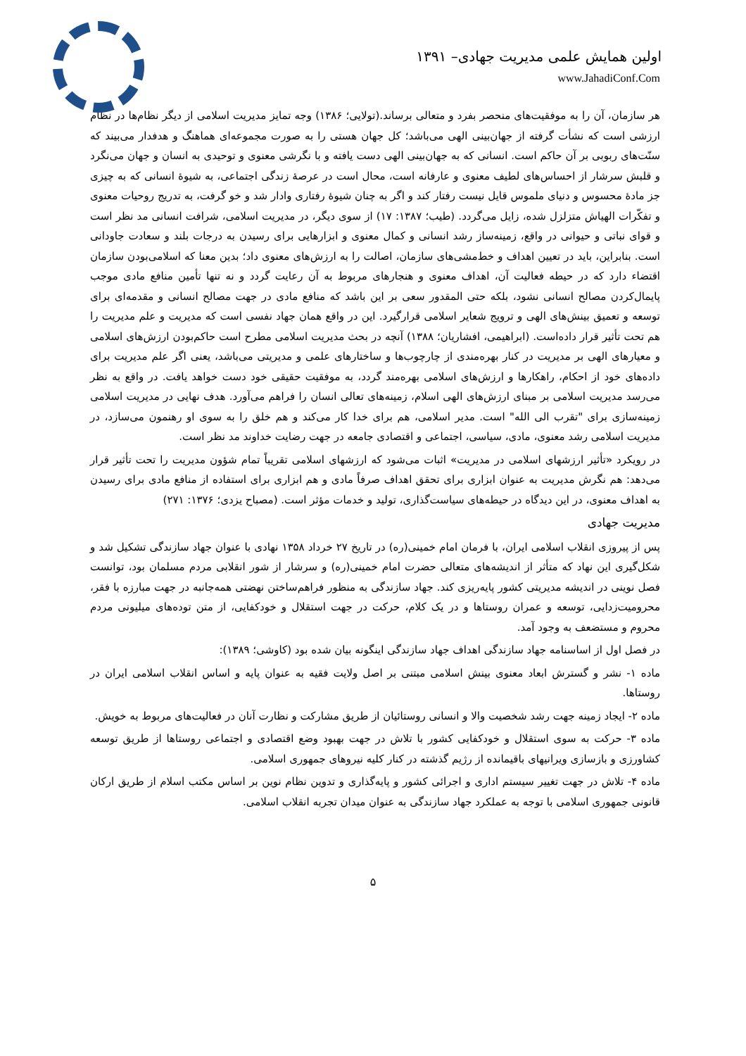اولین همایش علمی مدیریت جهادی– ۱۳۹۱
www.JahadiConf.Com
هر سازمان، آن را به موفقیت‌های منحصر بفرد و متعالی برساند.(تولایی؛ ۱۳۸۶) وجه تمایز مدیریت اسلامی از دیگر نظام‌ها در نظام ارزشی است که نشأت گرفته از جهان‌بینی الهی می‌باشد؛ کل جهان هستی را به صورت مجموعه‌ای هماهنگ و هدفدار می‌بیند که سنّت‌های ربوبی بر آن حاکم است. انسانی که به جهان‌بینی الهی دست یافته و با نگرشی معنوی و توحیدی به انسان و جهان می‌نگرد و قلبش سرشار از احساس‌های لطیف معنوی و عارفانه است، محال است در عرصهٔ زندگی اجتماعی، به شیوهٔ انسانی که به چیزی جز مادهٔ محسوس و دنیای ملموس قایل نیست رفتار کند و اگر به چنان شیوهٔ رفتاری وادار شد و خو گرفت، به تدریج روحیات معنوی و تفکّرات الهیاش متزلزل شده، زایل می‌گردد. (طیب؛ ۱۳۸۷: ۱۷) از سوی دیگر، در مدیریت اسلامی، شرافت انسانی مد نظر است و قوای نباتی و حیوانی در واقع، زمینه‌ساز رشد انسانی و کمال معنوی و ابزارهایی برای رسیدن به درجات بلند و سعادت جاودانی است. بنابراین، باید در تعیین اهداف و خط‌مشی‌های سازمان، اصالت را به ارزش‌های معنوی داد؛ بدین معنا که اسلامی‌بودن سازمان اقتضاء دارد که در حیطه فعالیت آن، اهداف معنوی و هنجارهای مربوط به آن رعایت گردد و نه تنها تأمین منافع مادی موجب پایمال‌کردن مصالح انسانی نشود، بلکه حتی المقدور سعی بر این باشد که منافع مادی در جهت مصالح انسانی و مقدمه‌ای برای توسعه و تعمیق بینش‌های الهی و ترویج شعایر اسلامی قرارگیرد. این در واقع همان جهاد نفسی است که مدیریت و علم مدیریت را هم تحت تأثیر قرار داده‌است. (ابراهیمی، افشاریان؛ ۱۳۸۸) آنچه در بحث مدیریت اسلامی مطرح است حاکم‌بودن ارزش‌های اسلامی و معیارهای الهی بر مدیریت در کنار بهره‌مندی از چارچوب‌ها و ساختارهای علمی و مدیریتی می‌باشد، یعنی اگر علم مدیریت برای داده‌های خود از احکام، راهکارها و ارزش‌های اسلامی بهره‌مند گردد، به موفقیت حقیقی خود دست خواهد یافت. در واقع به نظر می‌رسد مدیریت اسلامی بر مبنای ارزش‌های الهی اسلام، زمینه‌های تعالی انسان را فراهم می‌آورد. هدف نهایی در مدیریت اسلامی زمینه‌سازی برای "تقرب الی الله" است. مدیر اسلامی، هم برای خدا کار می‌کند و هم خلق را به سوی او رهنمون می‌سازد، در مدیریت اسلامی رشد معنوی، مادی، سیاسی، اجتماعی و اقتصادی جامعه در جهت رضایت خداوند مد نظر است.
در رویکرد «تأثیر ارزشهای اسلامی در مدیریت» اثبات می‌شود که ارزشهای اسلامی تقریباً تمام شؤون مدیریت را تحت تأثیر قرار می‌دهد: هم نگرش مدیریت به عنوان ابزاری برای تحقق اهداف صرفاً مادی و هم ابزاری برای استفاده از منافع مادی برای رسیدن به اهداف معنوی، در این دیدگاه در حیطه‌های سیاست‌گذاری، تولید و خدمات مؤثر است. (مصباح یزدی؛ ۱۳۷۶: ۲۷۱)
مدیریت جهادی
پس از پیروزی انقلاب اسلامی ایران، با فرمان امام خمینی(ره) در تاریخ ۲۷ خرداد ۱۳۵۸ نهادی با عنوان جهاد سازندگی تشکیل شد و شکل‌گیری این نهاد که متأثر از اندیشه‌های متعالی حضرت امام خمینی(ره) و سرشار از شور انقلابی مردم مسلمان بود، توانست فصل نوینی در اندیشه مدیریتی کشور پایه‌ریزی کند. جهاد سازندگی به منظور فراهم‌ساختن نهضتی همه‌جانبه در جهت مبارزه با فقر، محرومیت‌زدایی، توسعه و عمران روستاها و در یک کلام، حرکت در جهت استقلال و خودکفایی، از متن توده‌های میلیونی مردم محروم و مستضعف به وجود آمد.
در فصل اول از اساسنامه جهاد سازندگی اهداف جهاد سازندگی اینگونه بیان شده بود (کاوشی؛ ۱۳۸۹):
ماده ۱- نشر و گسترش ابعاد معنوی بینش اسلامی مبتنی بر اصل ولایت فقیه به عنوان پایه و اساس انقلاب اسلامی ایران در روستاها.
ماده ۲- ایجاد زمینه جهت رشد شخصیت والا و انسانی روستائیان از طریق مشارکت و نظارت آنان در فعالیت‌های مربوط به خویش.
ماده ۳- حرکت به سوی استقلال و خودکفایی کشور با تلاش در جهت بهبود وضع اقتصادی و اجتماعی روستاها از طریق توسعه کشاورزی و بازسازی ویرانیهای باقیمانده از رژیم گذشته در کنار کلیه نیروهای جمهوری اسلامی.
ماده ۴- تلاش در جهت تغییر سیستم اداری و اجرائی کشور و پایه‌گذاری و تدوین نظام نوین بر اساس مکتب اسلام از طریق ارکان قانونی جمهوری اسلامی با توجه به عملکرد جهاد سازندگی به عنوان میدان تجربه انقلاب اسلامی.
۵